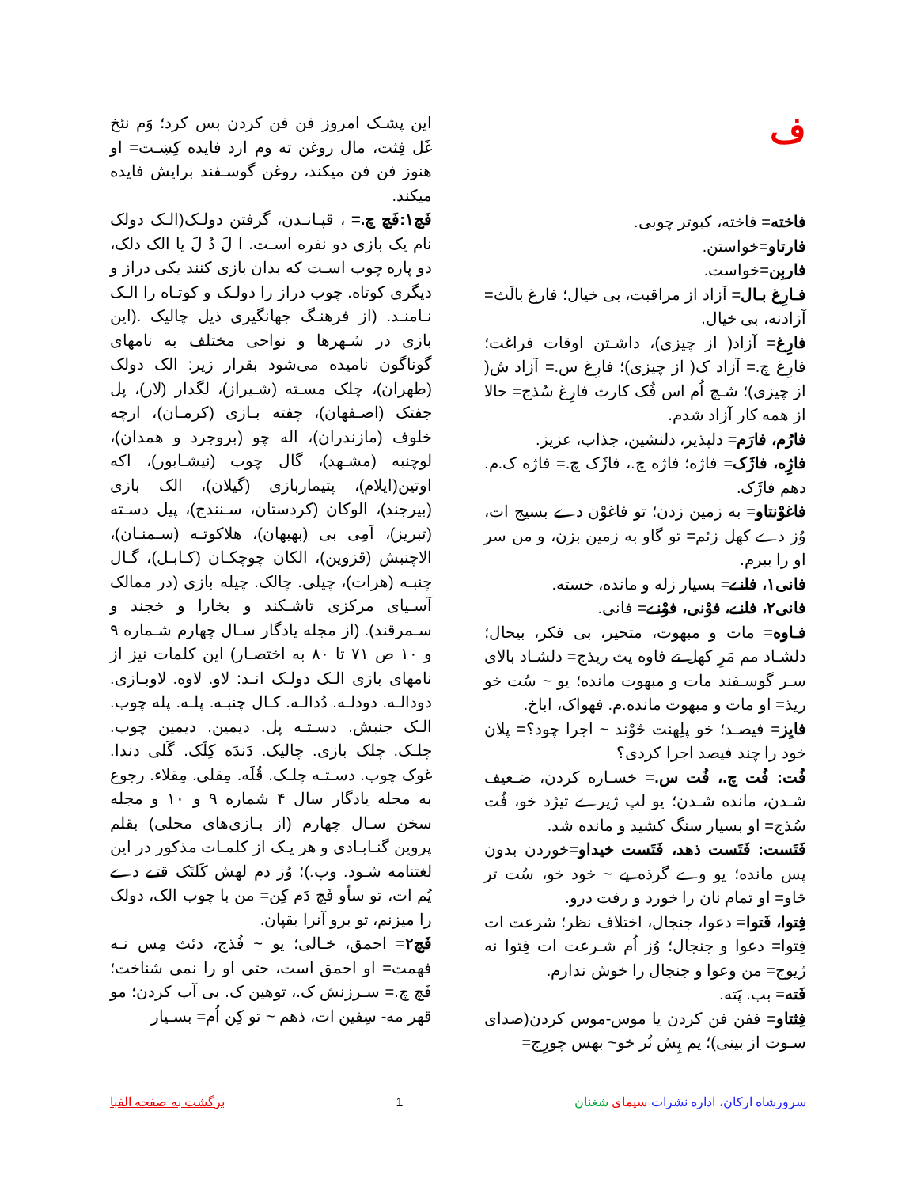ف
فاخته= فاخته، کبوتر چوبی.
فارتاو=خواستن.
فاربِن=خواست.
فـارِغ بـال= آزاد از مراقبت، بی خیال؛ فارغ بالَث= آزادنه، بی خیال.
فارِغ= آزاد( از چیزی)، داشـتن اوقات فراغت؛ فارِغ چ.= آزاد ک( از چیزی)؛ فارِغ س.= آزاد ش( از چیزی)؛ شـچ اُم اس فُک کارث فارِغ سُذج= حالا از همه کار آزاد شدم.
فارُم، فارَم= دلپذیر، دلنشین، جذاب، عزیز.
فاژِه، فاژَک= فاژه؛ فاژه چ.، فاژَک چ.= فاژه ک.م. دهم فاژَک.
فاغوْنتاو= به زمین زدن؛ تو فاغوْن دے بسیج ات، وُز دے کهل زئم= تو گاو به زمین بزن، و من سر او را ببرم.
فانی۱، فانـے= بسیار زله و مانده، خسته.
فانی۲، فانـے، فوْنی، فوْنـے= فانی.
فـاوه= مات و مبهوت، متحیر، بی فکر، بیحال؛ دلشـاد مم مَرِ کهل تے فاوه یث ریذج= دلشـاد بالای سـر گوسـفند مات و مبهوت مانده؛ یو ~ سُت خو ریذ= او مات و مبهوت مانده.م. فهواک، اباخ.
فایِز= فیصـد؛ خو پلِهنت څوْند ~ اجرا چود؟= پلان خود را چند فیصد اجرا کردی؟
فُت: فُت چ.، فُت س.= خسـاره کردن، ضـعیف شـدن، مانده شـدن؛ یو لپ ژیرے تیژد خو، فُت سُذج= او بسیار سنگ کشید و مانده شد.
فَتَست: فَتَست ذهد، فَتَست خیداو=خوردن بدون پس مانده؛ یو وے گرذه یے ~ خود خو، سُت تر څاو= او تمام نان را خورد و رفت درو.
فِتوا، فَتوا= دعوا، جنجال، اختلاف نظر؛ شرعت ات فِتوا= دعوا و جنجال؛ وُز اُم شـرعت ات فِتوا نه ژیوج= من وعوا و جنجال را خوش ندارم.
فَته= بب. پَته.
فِثتاو= ففن فن کردن یا موس-موس کردن(صدای سـوت از بینی)؛ یم پِش نُر خو~ بهس چورِج=
این پشـک امروز فن فن کردن بس کرد؛ وَم نئخ غَل فِثت، مال روغن ته وم ارد فایده کِښـت= او هنوز فن فن میکند، روغن گوسـفند برایش فایده میکند.
فَچ۱:فَچ چ.= ، قپـانـدن، گرفتن دولـک(الـک دولک نام یک بازی دو نفره اسـت. ا لَ دُ لَ یا الک دلک، دو پاره چوب اسـت که بدان بازی کنند یکی دراز و دیگری کوتاه. چوب دراز را دولـک و کوتـاه را الـک نـامنـد. (از فرهنـگ جهانگیری ذیل چالیک .(این بازی در شـهرها و نواحی مختلف به نامهای گوناگون نامیده می‌شود بقرار زیر: الک دولک (طهران)، چلک مسـته (شـیراز)، لگدار (لار)، پل جفتک (اصـفهان)، چفته بـازی (کرمـان)، ارچه خلوف (مازندران)، اله چو (بروجرد و همدان)، لوچنبه (مشـهد)، گال چوب (نیشـابور)، اکه اوتین(ایلام)، پتیماربازی (گیلان)، الک بازی (بیرجند)، الوکان (کردستان، سـنندج)، پیل دسـته (تبریز)، اَمِی بی (بهبهان)، هلاکوتـه (سـمنـان)، الاچنبش (قزوین)، الکان چوچکـان (کـابـل)، گـال چنبـه (هرات)، چیلی. چالک. چیله بازی (در ممالک آسـیای مرکزی تاشـکند و بخارا و خجند و سـمرقند). (از مجله یادگار سـال چهارم شـماره ۹ و ۱۰ ص ۷۱ تا ۸۰ به اختصـار) این کلمات نیز از نامهای بازی الـک دولـک انـد: لاو. لاوه. لاوبـازی. دودالـه. دودلـه. دُدالـه. کـال چنبـه. پلـه. پله چوب. الـک جنبش. دسـتـه پل. دیمین. دیمین چوب. چلـک. چلک بازی. چالیک. دَندَه کِلَک. گَلی دندا. غوک چوب. دسـتـه چلـک. قُلَه. مِقلی. مِقلاء. رجوع به مجله یادگار سال ۴ شماره ۹ و ۱۰ و مجله سخن سـال چهارم (از بـازی‌های محلی) بقلم پروین گنـابـادی و هر یـک از کلمـات مذکور در این لغتنامه شـود. وپ.)؛ وُز دم لهش کَلتَک قتـے دے یُم ات، تو سأو فَچ دَم کِن= من با چوب الک، دولک را میزنم، تو برو آنرا بقپان.
فَچ۲= احمق، خـالی؛ یو ~ فُذج، دئث مِس نـه فهمت= او احمق است، حتی او را نمی شناخت؛ فَچ چ.= سـرزنش ک.، توهین ک. بی آب کردن؛ مو قهر مه- سِفین ات، ذهم ~ تو کِن اُم= بسـیار
سرورشاه ارکان، اداره نشرات سیمای شغنان
1 برگشت به صفحه الفبا